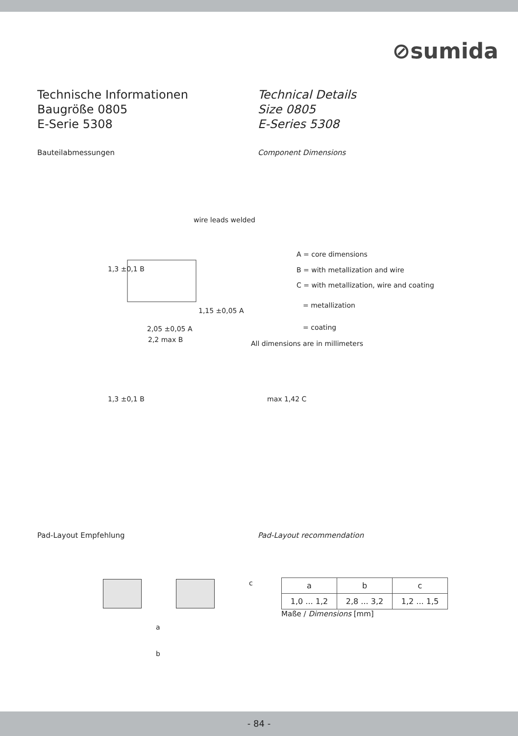⊘sumida
Technische Informationen
Baugröße 0805
E-Serie 5308
Technical Details
Size 0805
E-Series 5308
Bauteilabmessungen Component Dimensions
wire leads welded
1,15 ±0,05 A
2,05 ±0,05 A
2,2 max B
1,3 ±0,1 B
A = core dimensions
B = with metallization and wire
C = with metallization, wire and coating
= metallization
= coating
All dimensions are in millimeters
1,3 ±0,1 B max 1,42 C
Pad-Layout Empfehlung Pad-Layout recommendation
c
a
b
| a | b | c |
| 1,0 ... 1,2 | 2,8 ... 3,2 | 1,2 ... 1,5 |
Maße / Dimensions [mm]
- 84 -